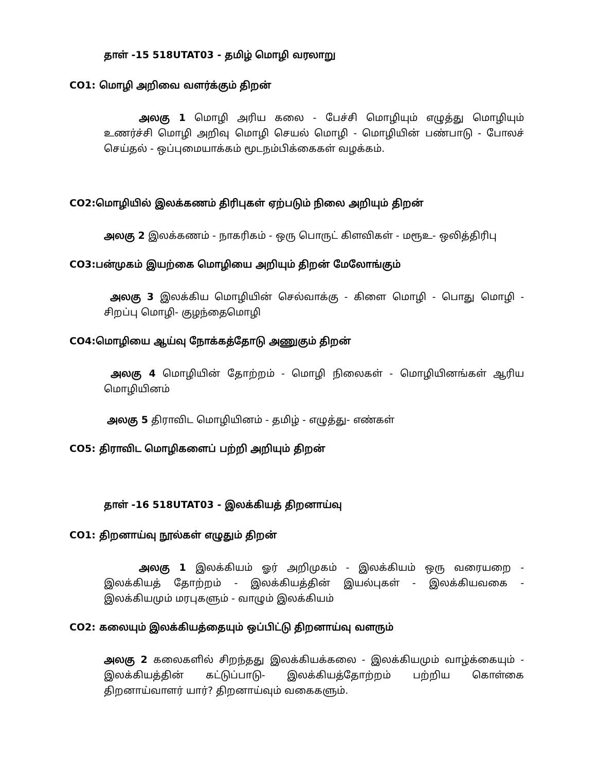தாள் -15 518UTAT03 - தமிழ் மொழி வரலாறு
CO1: மொழி அறிவை வளர்க்கும் திறன்
அலகு 1 மொழி அரிய கலை - பேச்சி மொழியும் எழுத்து மொழியும் உணர்ச்சி மொழி அறிவு மொழி செயல் மொழி - மொழியின் பண்பாடு - போலச் செய்தல் - ஒப்புமையாக்கம் மூடநம்பிக்கைகள் வழக்கம்.
CO2:மொழியில் இலக்கணம் திரிபுகள் ஏற்படும் நிலை அறியும் திறன்
அலகு 2 இலக்கணம் - நாகரிகம் - ஒரு பொருட் கிளவிகள் - மரூஉ- ஒலித்திரிபு
CO3:பன்முகம் இயற்கை மொழியை அறியும் திறன் மேலோங்கும்
அலகு 3 இலக்கிய மொழியின் செல்வாக்கு - கிளை மொழி - பொது மொழி - சிறப்பு மொழி- குழந்தைமொழி
CO4:மொழியை ஆய்வு நோக்கத்தோடு அணுகும் திறன்
அலகு 4 மொழியின் தோற்றம் - மொழி நிலைகள் - மொழியினங்கள் ஆரிய மொழியினம்
அலகு 5 திராவிட மொழியினம் - தமிழ் - எழுத்து- எண்கள்
CO5: திராவிட மொழிகளைப் பற்றி அறியும் திறன்
தாள் -16 518UTAT03 - இலக்கியத் திறனாய்வு
CO1: திறனாய்வு நூல்கள் எழுதும் திறன்
அலகு 1 இலக்கியம் ஓர் அறிமுகம் - இலக்கியம் ஒரு வரையறை - இலக்கியத் தோற்றம் - இலக்கியத்தின் இயல்புகள் - இலக்கியவகை - இலக்கியமும் மரபுகளும் - வாழும் இலக்கியம்
CO2: கலையும் இலக்கியத்தையும் ஒப்பிட்டு திறனாய்வு வளரும்
அலகு 2 கலைகளில் சிறந்தது இலக்கியக்கலை - இலக்கியமும் வாழ்க்கையும் - இலக்கியத்தின் கட்டுப்பாடு- இலக்கியத்தோற்றம் பற்றிய கொள்கை திறனாய்வாளர் யார்? திறனாய்வும் வகைகளும்.